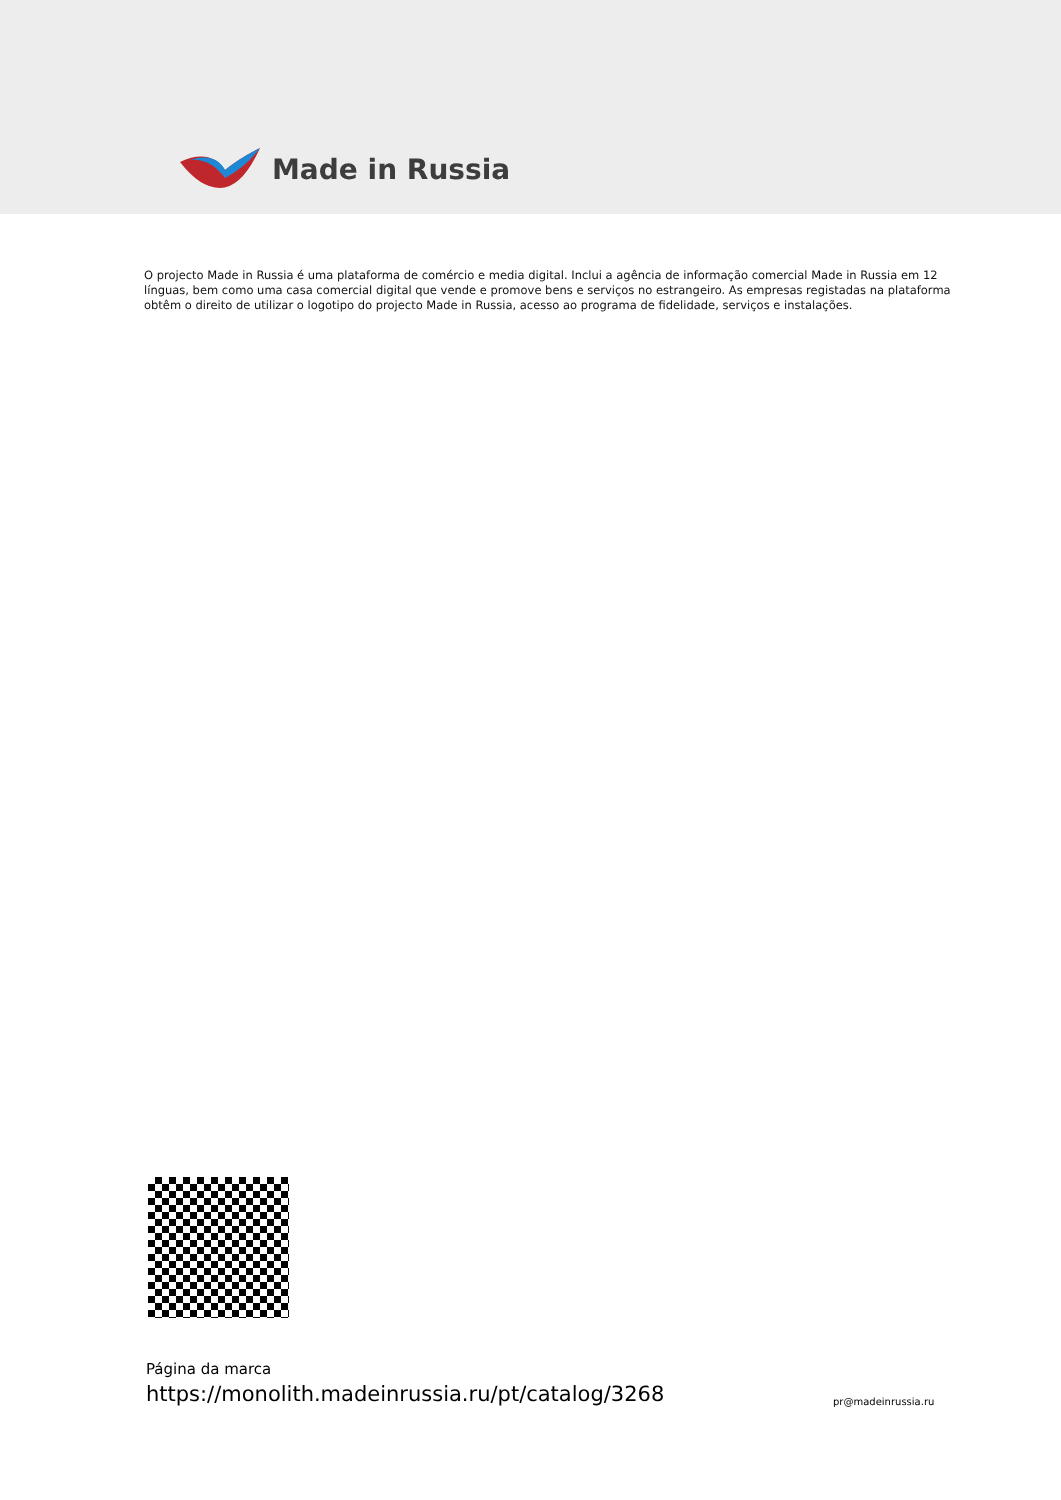Made in Russia
O projecto Made in Russia é uma plataforma de comércio e media digital. Inclui a agência de informação comercial Made in Russia em 12 línguas, bem como uma casa comercial digital que vende e promove bens e serviços no estrangeiro. As empresas registadas na plataforma obtêm o direito de utilizar o logotipo do projecto Made in Russia, acesso ao programa de fidelidade, serviços e instalações.
Página da marca
https://monolith.madeinrussia.ru/pt/catalog/3268
pr@madeinrussia.ru